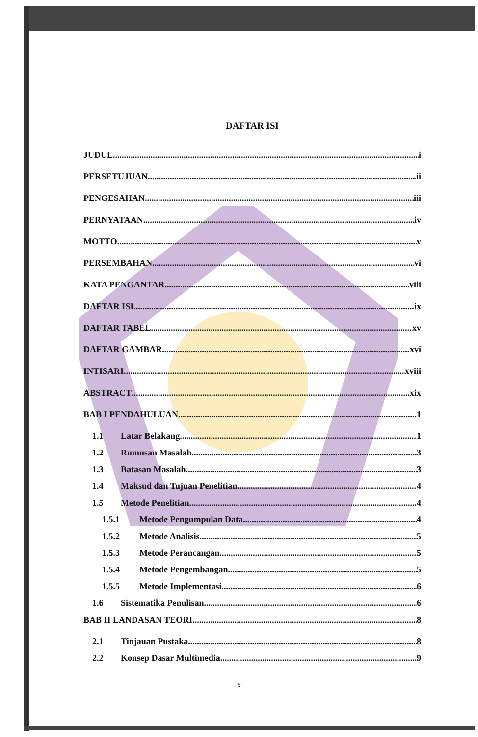DAFTAR ISI
JUDUL i
PERSETUJUAN ii
PENGESAHAN iii
PERNYATAAN iv
MOTTO v
PERSEMBAHAN vi
KATA PENGANTAR viii
DAFTAR ISI ix
DAFTAR TABEL xv
DAFTAR GAMBAR xvi
INTISARI xviii
ABSTRACT xix
BAB I PENDAHULUAN 1
1.1 Latar Belakang 1
1.2 Rumusan Masalah 3
1.3 Batasan Masalah 3
1.4 Maksud dan Tujuan Penelitian 4
1.5 Metode Penelitian 4
1.5.1 Metode Pengumpulan Data 4
1.5.2 Metode Analisis 5
1.5.3 Metode Perancangan 5
1.5.4 Metode Pengembangan 5
1.5.5 Metode Implementasi 6
1.6 Sistematika Penulisan 6
BAB II LANDASAN TEORI 8
2.1 Tinjauan Pustaka 8
2.2 Konsep Dasar Multimedia 9
x